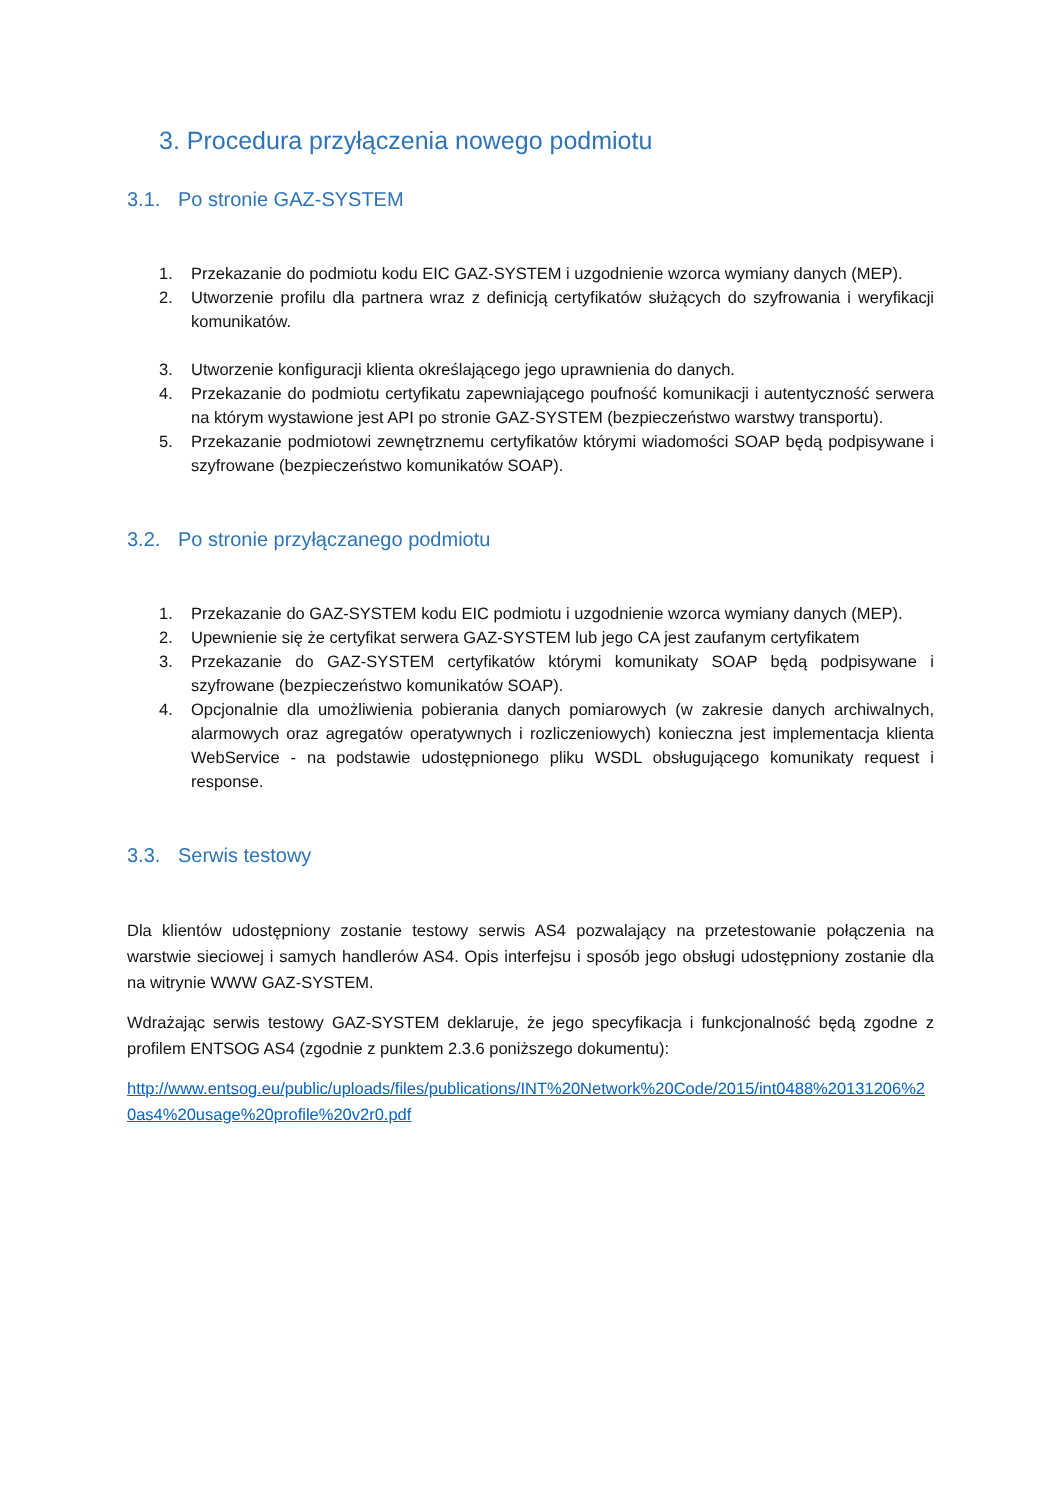3. Procedura przyłączenia nowego podmiotu
3.1. Po stronie GAZ-SYSTEM
1. Przekazanie do podmiotu kodu EIC GAZ-SYSTEM i uzgodnienie wzorca wymiany danych (MEP).
2. Utworzenie profilu dla partnera wraz z definicją certyfikatów służących do szyfrowania i weryfikacji komunikatów.
3. Utworzenie konfiguracji klienta określającego jego uprawnienia do danych.
4. Przekazanie do podmiotu certyfikatu zapewniającego poufność komunikacji i autentyczność serwera na którym wystawione jest API po stronie GAZ-SYSTEM (bezpieczeństwo warstwy transportu).
5. Przekazanie podmiotowi zewnętrznemu certyfikatów którymi wiadomości SOAP będą podpisywane i szyfrowane (bezpieczeństwo komunikatów SOAP).
3.2. Po stronie przyłączanego podmiotu
1. Przekazanie do GAZ-SYSTEM kodu EIC podmiotu i uzgodnienie wzorca wymiany danych (MEP).
2. Upewnienie się że certyfikat serwera GAZ-SYSTEM lub jego CA jest zaufanym certyfikatem
3. Przekazanie do GAZ-SYSTEM certyfikatów którymi komunikaty SOAP będą podpisywane i szyfrowane (bezpieczeństwo komunikatów SOAP).
4. Opcjonalnie dla umożliwienia pobierania danych pomiarowych (w zakresie danych archiwalnych, alarmowych oraz agregatów operatywnych i rozliczeniowych) konieczna jest implementacja klienta WebService - na podstawie udostępnionego pliku WSDL obsługującego komunikaty request i response.
3.3. Serwis testowy
Dla klientów udostępniony zostanie testowy serwis AS4 pozwalający na przetestowanie połączenia na warstwie sieciowej i samych handlerów AS4. Opis interfejsu i sposób jego obsługi udostępniony zostanie dla na witrynie WWW GAZ-SYSTEM.
Wdrażając serwis testowy GAZ-SYSTEM deklaruje, że jego specyfikacja i funkcjonalność będą zgodne z profilem ENTSOG AS4 (zgodnie z punktem 2.3.6 poniższego dokumentu):
http://www.entsog.eu/public/uploads/files/publications/INT%20Network%20Code/2015/int0488%20131206%20as4%20usage%20profile%20v2r0.pdf